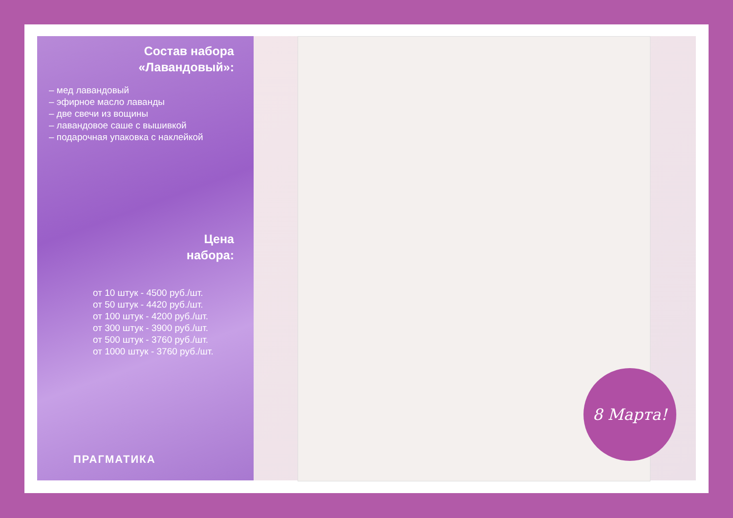Состав набора
«Лавандовый»:
– мед лавандовый
– эфирное масло лаванды
– две свечи из вощины
– лавандовое саше с вышивкой
– подарочная упаковка с наклейкой
Цена
набора:
от 10 штук - 4500 руб./шт.
от 50 штук - 4420 руб./шт.
от 100 штук - 4200 руб./шт.
от 300 штук - 3900 руб./шт.
от 500 штук - 3760 руб./шт.
от 1000 штук - 3760 руб./шт.
ПРАГМАТИКА
8 Марта!